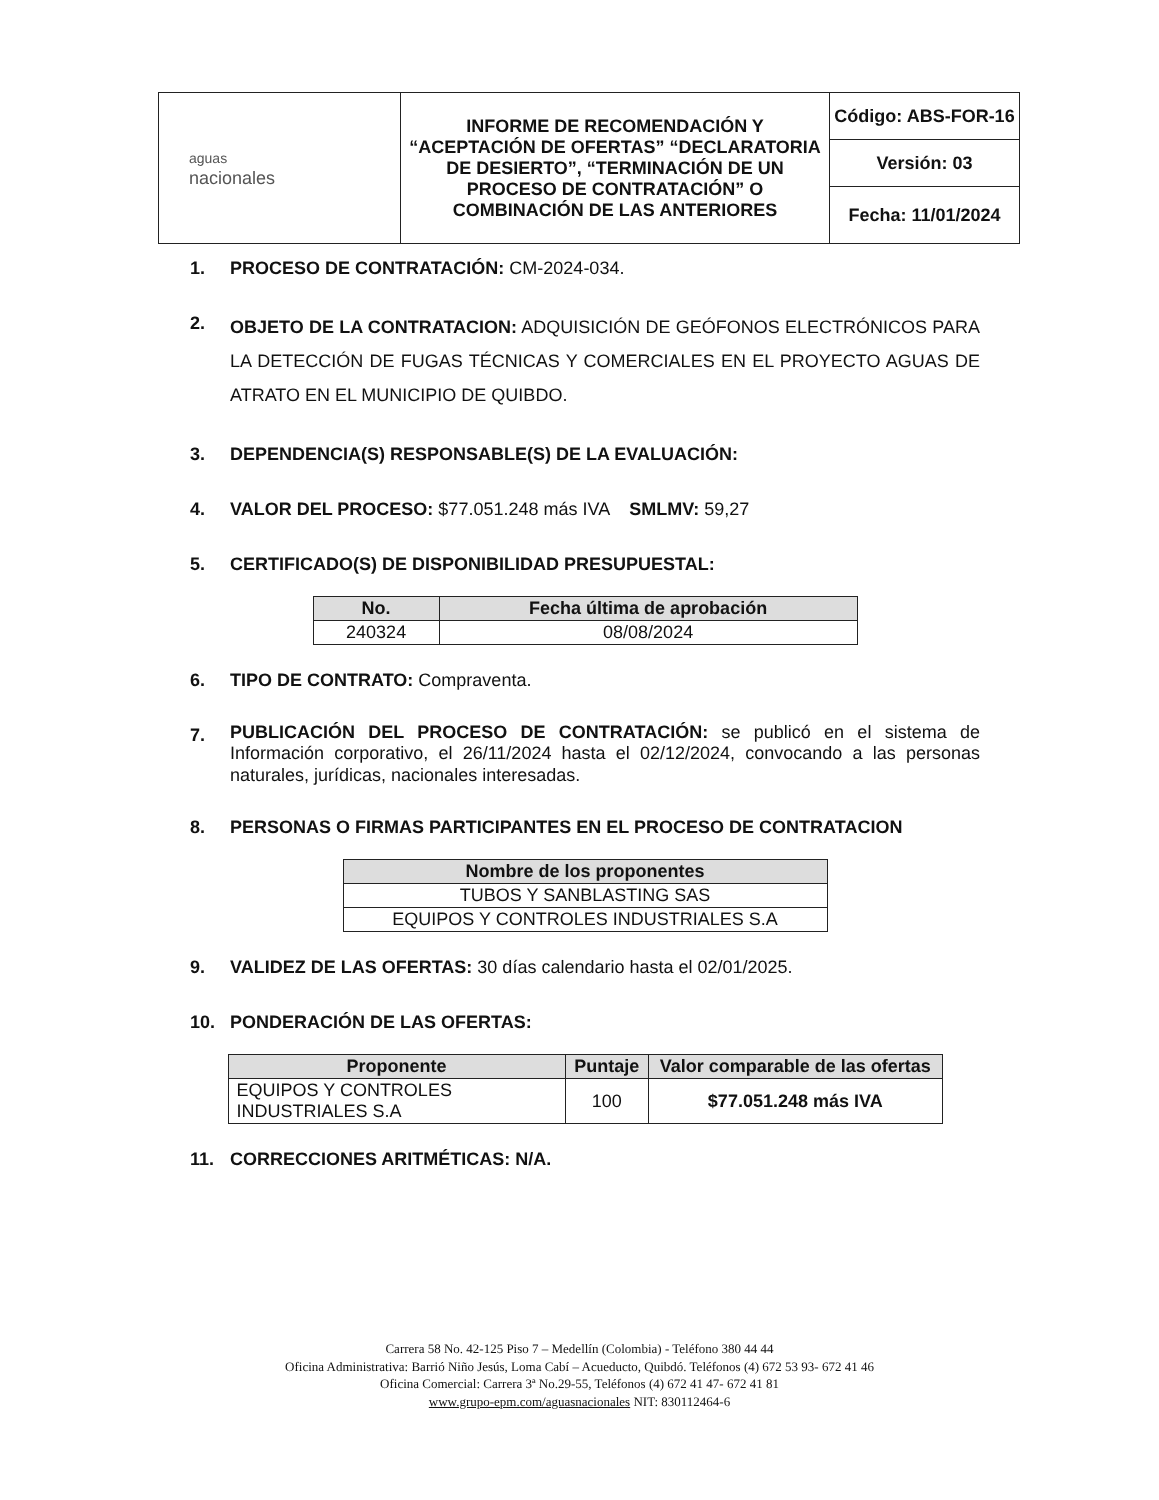| aguas nacionales | INFORME DE RECOMENDACIÓN Y “ACEPTACIÓN DE OFERTAS” “DECLARATORIA DE DESIERTO”, “TERMINACIÓN DE UN PROCESO DE CONTRATACIÓN” O COMBINACIÓN DE LAS ANTERIORES | Código: ABS-FOR-16 |
| | | Versión: 03 |
| | | Fecha: 11/01/2024 |
1. PROCESO DE CONTRATACIÓN: CM-2024-034.
2. OBJETO DE LA CONTRATACION: ADQUISICIÓN DE GEÓFONOS ELECTRÓNICOS PARA LA DETECCIÓN DE FUGAS TÉCNICAS Y COMERCIALES EN EL PROYECTO AGUAS DE ATRATO EN EL MUNICIPIO DE QUIBDO.
3. DEPENDENCIA(S) RESPONSABLE(S) DE LA EVALUACIÓN:
4. VALOR DEL PROCESO: $77.051.248 más IVA SMLMV: 59,27
5. CERTIFICADO(S) DE DISPONIBILIDAD PRESUPUESTAL:
| No. | Fecha última de aprobación |
| --- | --- |
| 240324 | 08/08/2024 |
6. TIPO DE CONTRATO: Compraventa.
7. PUBLICACIÓN DEL PROCESO DE CONTRATACIÓN: se publicó en el sistema de Información corporativo, el 26/11/2024 hasta el 02/12/2024, convocando a las personas naturales, jurídicas, nacionales interesadas.
8. PERSONAS O FIRMAS PARTICIPANTES EN EL PROCESO DE CONTRATACION
| Nombre de los proponentes |
| --- |
| TUBOS Y SANBLASTING SAS |
| EQUIPOS Y CONTROLES INDUSTRIALES S.A |
9. VALIDEZ DE LAS OFERTAS: 30 días calendario hasta el 02/01/2025.
10. PONDERACIÓN DE LAS OFERTAS:
| Proponente | Puntaje | Valor comparable de las ofertas |
| --- | --- | --- |
| EQUIPOS Y CONTROLES INDUSTRIALES S.A | 100 | $77.051.248 más IVA |
11. CORRECCIONES ARITMÉTICAS: N/A.
Carrera 58 No. 42-125 Piso 7 – Medellín (Colombia) - Teléfono 380 44 44
Oficina Administrativa: Barrió Niño Jesús, Loma Cabí – Acueducto, Quibdó. Teléfonos (4) 672 53 93- 672 41 46
Oficina Comercial: Carrera 3ª No.29-55, Teléfonos (4) 672 41 47- 672 41 81
www.grupo-epm.com/aguasnacionales NIT: 830112464-6